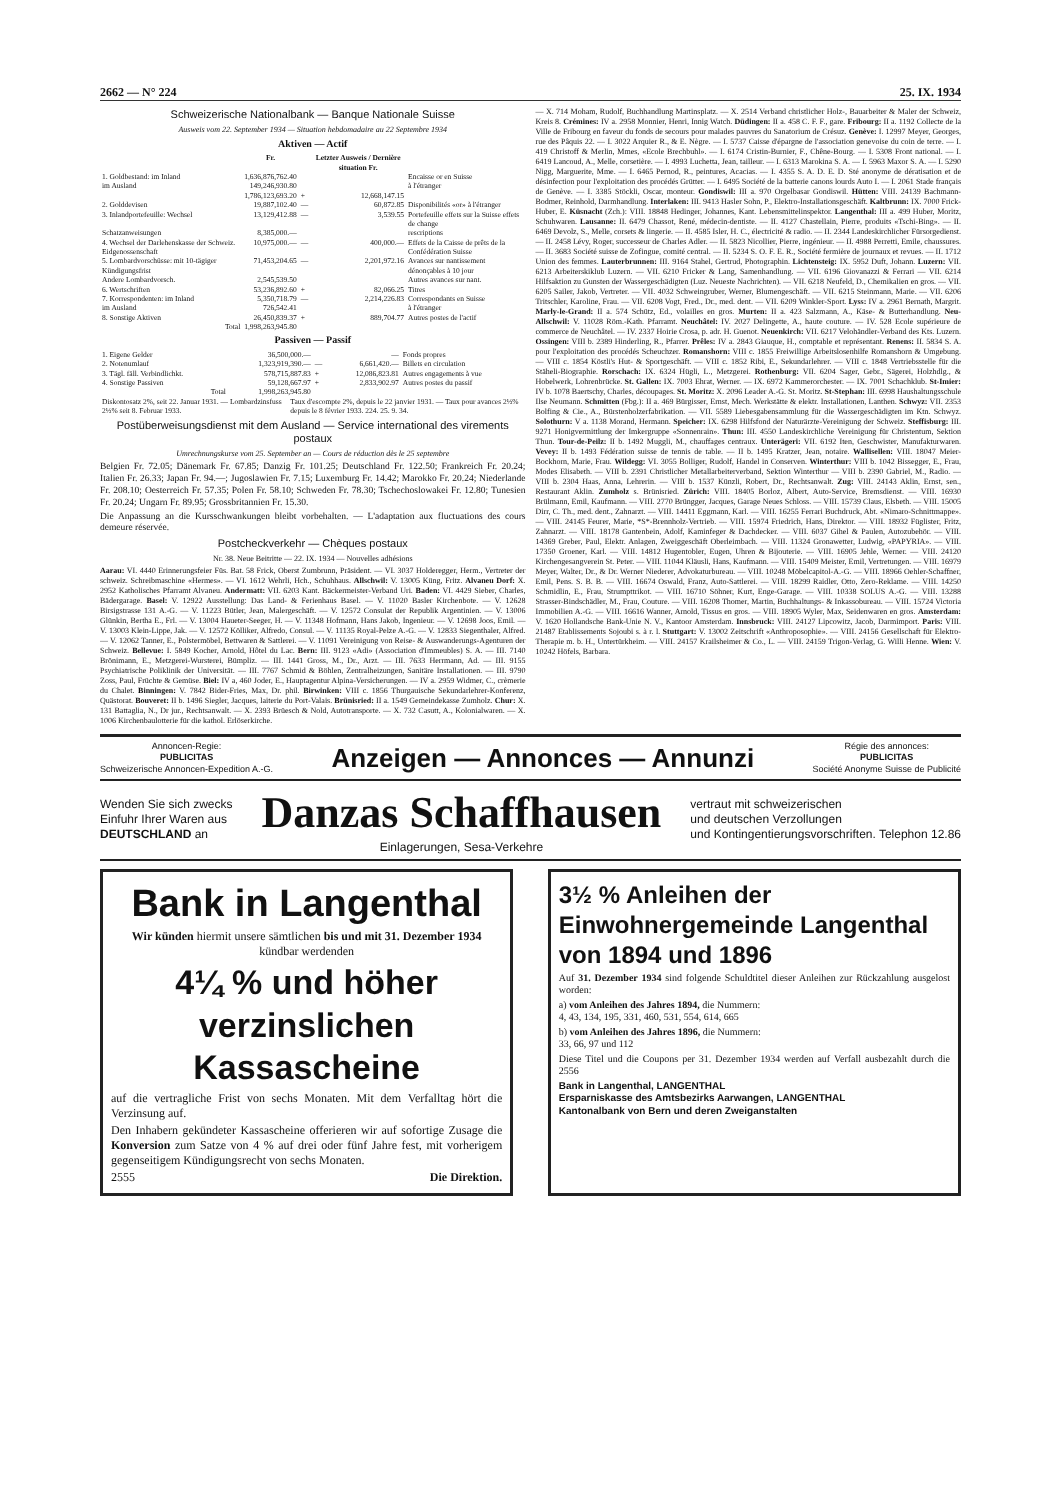2662 — N° 224 25. IX. 1934
Schweizerische Nationalbank — Banque Nationale Suisse
Ausweis vom 22. September 1934 — Situation hebdomadaire au 22 Septembre 1934
Aktiven — Actif
| | Fr. | | Letzter Ausweis / Dernière situation Fr. | |
| --- | --- | --- | --- | --- |
| 1. Goldbestand: im Inland | 1,636,876,762.40 | | | Encaisse or en Suisse |
| im Ausland | 149,246,930.80 | | | à l'étranger |
| | 1,786,123,693.20 | + | 12,668,147.15 | |
| 2. Golddevisen | 19,887,102.40 | — | 60,872.85 | Disponibilités «or» à l'étranger |
| 3. Inlandportefeuille: Wechsel | 13,129,412.88 | — | 3,539.55 | Portefeuille effets sur la Suisse effets de change |
| Schatzanweisungen | 8,385,000.— | | | rescriptions |
| 4. Wechsel der Darlehenskasse der Schweiz. Eidgenossenschaft | 10,975,000.— | — | 400,000.— | Effets de la Caisse de prêts de la Confédération Suisse |
| 5. Lombardvorschüsse: mit 10-tägiger Kündigungsfrist | 71,453,204.65 | — | 2,201,972.16 | Avances sur nantissement dénonçables à 10 jour |
| Andere Lombardvorsch. | 2,545,539.50 | | | Autres avances sur nant. |
| 6. Wertschriften | 53,236,892.60 | + | 82,066.25 | Titres |
| 7. Korrespondenten: im Inland | 5,350,718.79 | — | 2,214,226.83 | Correspondants en Suisse |
| im Ausland | 726,542.41 | | | à l'étranger |
| 8. Sonstige Aktiven | 26,450,839.37 | + | 889,704.77 | Autres postes de l'actif |
| Total | 1,998,263,945.80 | | | |
Passiven — Passif
| 1. Eigene Gelder | 36,500,000.— | | — | Fonds propres |
| 2. Notenumlauf | 1,323,919,390.— | — | 6,661,420.— | Billets en circulation |
| 3. Tägl. fäll. Verbindlichkt. | 578,715,887.83 | + | 12,086,823.81 | Autres engagements à vue |
| 4. Sonstige Passiven | 59,128,667.97 | + | 2,833,902.97 | Autres postes du passif |
| Total | 1,998,263,945.80 | | | |
| Diskontosatz 2%, seit 22. Januar 1931. — Lombardzinsfuss 2½% seit 8. Februar 1933. | Taux d'escompte 2%, depuis le 22 janvier 1931. — Taux pour avances 2½% depuis le 8 février 1933. 224. 25. 9. 34. |
Postüberweisungsdienst mit dem Ausland — Service international des virements postaux
Umrechnungskurse vom 25. September an — Cours de réduction dès le 25 septembre
Belgien Fr. 72.05; Dänemark Fr. 67.85; Danzig Fr. 101.25; Deutschland Fr. 122.50; Frankreich Fr. 20.24; Italien Fr. 26.33; Japan Fr. 94.—; Jugoslawien Fr. 7.15; Luxemburg Fr. 14.42; Marokko Fr. 20.24; Niederlande Fr. 208.10; Oesterreich Fr. 57.35; Polen Fr. 58.10; Schweden Fr. 78.30; Tschechoslowakei Fr. 12.80; Tunesien Fr. 20.24; Ungarn Fr. 89.95; Grossbritannien Fr. 15.30.
Die Anpassung an die Kursschwankungen bleibt vorbehalten. — L'adaptation aux fluctuations des cours demeure réservée.
Postcheckverkehr — Chèques postaux
Nr. 38. Neue Beitritte — 22. IX. 1934 — Nouvelles adhésions
Aarau: VI. 4440 Erinnerungsfeier Füs. Bat. 58 Frick, Oberst Zumbrunn, Präsident. — VI. 3037 Holderegger, Herm., Vertreter der schweiz. Schreibmaschine «Hermes». — VI. 1612 Wehrli, Hch., Schuhhaus. Allschwil: V. 13005 Küng, Fritz. Alvaneu Dorf: X. 2952 Katholisches Pfarramt Alvaneu. Andermatt: VII. 6203 Kant. Bäckermeister-Verband Uri. Baden: VI. 4429 Sieber, Charles, Bädergarage. Basel: V. 12922 Ausstellung: Das Land- & Ferienhaus Basel. — V. 11020 Basler Kirchenbote. — V. 12628 Birsigstrasse 131 A.-G. — V. 11223 Bütler, Jean, Malergeschäft. — V. 12572 Consulat der Republik Argentinien. — V. 13006 Glünkin, Bertha E., Frl. — V. 13004 Haueter-Seeger, H. — V. 11348 Hofmann, Hans Jakob, Ingenieur. — V. 12698 Joos, Emil. — V. 13003 Klein-Lippe, Jak. — V. 12572 Kölliker, Alfredo, Consul. — V. 11135 Royal-Pelze A.-G. — V. 12833 Siegenthaler, Alfred. — V. 12062 Tanner, E., Polstermöbel, Bettwaren & Sattlerei. — V. 11091 Vereinigung von Reise- & Auswanderungs-Agenturen der Schweiz. Bellevue: I. 5849 Kocher, Arnold, Hôtel du Lac. Bern: III. 9123 «Adi» (Association d'Immeubles) S. A. — III. 7140 Brönimann, E., Metzgerei-Wursterei, Bümpliz. — III. 1441 Gross, M., Dr., Arzt. — III. 7633 Herrmann, Ad. — III. 9155 Psychiatrische Poliklinik der Universität. — III. 7767 Schmid & Böhlen, Zentralheizungen, Sanitäre Installationen. — III. 9790 Zoss, Paul, Früchte & Gemüse. Biel: IV a, 460 Joder, E., Hauptagentur Alpina-Versicherungen. — IV a. 2959 Widmer, C., crèmerie du Chalet. Binningen: V. 7842 Bider-Fries, Max, Dr. phil. Birwinken: VIII c. 1856 Thurgauische Sekundarlehrer-Konferenz, Quästorat. Bouveret: II b. 1496 Siegler, Jacques, laiterie du Port-Valais. Brünisried: II a. 1549 Gemeindekasse Zumholz. Chur: X. 131 Battaglia, N., Dr jur., Rechtsanwalt. — X. 2393 Brüesch & Nold, Autotransporte. — X. 732 Casutt, A., Kolonialwaren. — X. 1006 Kirchenbaulotterie für die kathol. Erlöserkirche.
— X. 714 Moham, Rudolf, Buchhandlung Martinsplatz. — X. 2514 Verband christlicher Holz-, Bauarbeiter & Maler der Schweiz, Kreis 8. Crémines: IV a. 2958 Monnier, Henri, Innig Watch. Düdingen: II a. 458 C. F. F., gare. Fribourg: II a. 1192 Collecte de la Ville de Fribourg en faveur du fonds de secours pour malades pauvres du Sanatorium de Crésuz. Genève: I. 12997 Meyer, Georges, rue des Pâquis 22. — I. 3022 Arquier R., & E. Nègre. — I. 5737 Caisse d'épargne de l'association genevoise du coin de terre. — I. 419 Christoff & Merlin, Mmes, «Ecole Brechbuhl». — I. 6174 Cristin-Burnier, F., Chêne-Bourg. — I. 5308 Front national. — I. 6419 Lancoud, A., Melle, corsetière. — I. 4993 Luchetta, Jean, tailleur. — I. 6313 Marokina S. A. — I. 5963 Maxor S. A. — I. 5290 Nigg, Marguerite, Mme. — I. 6465 Pernod, R., peintures, Acacias. — I. 4355 S. A. D. E. D. Sté anonyme de dératisation et de désinfection pour l'exploitation des procédés Grütter. — I. 6495 Société de la batterie canons lourds Auto I. — I. 2061 Stade français de Genève. — I. 3385 Stöckli, Oscar, monteur. Gondiswil: III a. 970 Orgelbasar Gondiswil. Hütten: VIII. 24139 Bachmann-Bodmer, Reinhold, Darmhandlung. Interlaken: III. 9413 Hasler Sohn, P., Elektro-Installationsgeschäft. Kaltbrunn: IX. 7000 Frick-Huber, E. Küsnacht (Zch.): VIII. 18848 Hedinger, Johannes, Kant. Lebensmittelinspektor. Langenthal: III a. 499 Huber, Moritz, Schuhwaren. Lausanne: II. 6479 Chassot, René, médecin-dentiste. — II. 4127 Chastellain, Pierre, produits «Tschi-Bing». — II. 6469 Devolz, S., Melle, corsets & lingerie. — II. 4585 Isler, H. C., électricité & radio. — II. 2344 Landeskirchlicher Fürsorgedienst. — II. 2458 Lévy, Roger, successeur de Charles Adler. — II. 5823 Nicollier, Pierre, ingénieur. — II. 4988 Perretti, Emile, chaussures. — II. 3683 Société suisse de Zofingue, comité central. — II. 5234 S. O. F. E. R., Société fermière de journaux et revues. — II. 1712 Union des femmes. Lauterbrunnen: III. 9164 Stahel, Gertrud, Photographin. Lichtensteig: IX. 5952 Duft, Johann. Luzern: VII. 6213 Arbeiterskiklub Luzern. — VII. 6210 Fricker & Lang, Samenhandlung. — VII. 6196 Giovanazzi & Ferrari — VII. 6214 Hilfsaktion zu Gunsten der Wassergeschädigten (Luz. Neueste Nachrichten). — VII. 6218 Neufeld, D., Chemikalien en gros. — VII. 6205 Sailer, Jakob, Vertreter. — VII. 4032 Schweingruber, Werner, Blumengeschäft. — VII. 6215 Steinmann, Marie. — VII. 6206 Tritschler, Karoline, Frau. — VII. 6208 Vogt, Fred., Dr., med. dent. — VII. 6209 Winkler-Sport. Lyss: IV a. 2961 Bernath, Margrit. Marly-le-Grand: II a. 574 Schütz, Ed., volailles en gros. Murten: II a. 423 Salzmann, A., Käse- & Butterhandlung. Neu-Allschwil: V. 11028 Röm.-Kath. Pfarramt. Neuchâtel: IV. 2027 Delingette, A., haute couture. — IV. 528 Ecole supérieure de commerce de Neuchâtel. — IV. 2337 Hoirie Crosa, p. adr. H. Guenot. Neuenkirch: VII. 6217 Velohändler-Verband des Kts. Luzern. Ossingen: VIII b. 2389 Hinderling, R., Pfarrer. Prêles: IV a. 2843 Giauque, H., comptable et représentant. Renens: II. 5834 S. A. pour l'exploitation des procédés Scheuchzer. Romanshorn: VIII c. 1855 Freiwillige Arbeitslosenhilfe Romanshorn & Umgebung. — VIII c. 1854 Köstli's Hut- & Sportgeschäft. — VIII c. 1852 Ribi, E., Sekundarlehrer. — VIII c. 1848 Vertriebsstelle für die Stäheli-Biographie. Rorschach: IX. 6324 Hügli, L., Metzgerei. Rothenburg: VII. 6204 Sager, Gebr., Sägerei, Holzhdlg., & Hobelwerk, Lohrenbrücke. St. Gallen: IX. 7003 Ehrat, Werner. — IX. 6972 Kammerorchester. — IX. 7001 Schachklub. St-Imier: IV b. 1078 Baertschy, Charles, découpages. St. Moritz: X. 2096 Leader A.-G. St. Moritz. St-Stephan: III. 6998 Haushaltungsschule Ilse Neumann. Schmitten (Fbg.): II a. 469 Bürgisser, Ernst, Mech. Werkstätte & elektr. Installationen, Lanthen. Schwyz: VII. 2353 Bolfing & Cie., A., Bürstenholzerfabrikation. — VII. 5589 Liebesgabensammlung für die Wassergeschädigten im Ktn. Schwyz. Solothurn: V a. 1138 Morand, Hermann. Speicher: IX. 6298 Hilfsfond der Naturärzte-Vereinigung der Schweiz. Steffisburg: III. 9271 Honigvermittlung der Imkergruppe «Sonnenrain». Thun: III. 4550 Landeskirchliche Vereinigung für Christentum, Sektion Thun. Tour-de-Peilz: II b. 1492 Muggli, M., chauffages centraux. Unterägeri: VII. 6192 Iten, Geschwister, Manufakturwaren. Vevey: II b. 1493 Fédération suisse de tennis de table. — II b. 1495 Kratzer, Jean, notaire. Wallisellen: VIII. 18047 Meier-Bockhorn, Marie, Frau. Wildegg: VI. 3055 Bolliger, Rudolf, Handel in Conserven. Winterthur: VIII b. 1042 Bissegger, E., Frau, Modes Elisabeth. — VIII b. 2391 Christlicher Metallarbeiterverband, Sektion Winterthur — VIII b. 2390 Gabriel, M., Radio. — VIII b. 2304 Haas, Anna, Lehrerin. — VIII b. 1537 Künzli, Robert, Dr., Rechtsanwalt. Zug: VIII. 24143 Aklin, Ernst, sen., Restaurant Aklin. Zumholz s. Brünisried. Zürich: VIII. 18405 Borloz, Albert, Auto-Service, Bremsdienst. — VIII. 16930 Brülmann, Emil, Kaufmann. — VIII. 2770 Brüngger, Jacques, Garage Neues Schloss. — VIII. 15739 Claus, Elsbeth. — VIII. 15005 Dirr, C. Th., med. dent., Zahnarzt. — VIII. 14411 Eggmann, Karl. — VIII. 16255 Ferrari Buchdruck, Abt. «Nimaro-Schnittmappe». — VIII. 24145 Feurer, Marie, *S*-Brennholz-Vertrieb. — VIII. 15974 Friedrich, Hans, Direktor. — VIII. 18932 Füglister, Fritz, Zahnarzt. — VIII. 18178 Gantenbein, Adolf, Kaminfeger & Dachdecker. — VIII. 6037 Gihel & Paulen, Autozubehör. — VIII. 14369 Greber, Paul, Elektr. Anlagen, Zweiggeschäft Oberleimbach. — VIII. 11324 Gronawetter, Ludwig, «PAPYRIA». — VIII. 17350 Groener, Karl. — VIII. 14812 Hugentobler, Eugen, Uhren & Bijouterie. — VIII. 16905 Jehle, Werner. — VIII. 24120 Kirchengesangverein St. Peter. — VIII. 11044 Kläusli, Hans, Kaufmann. — VIII. 15409 Meister, Emil, Vertretungen. — VIII. 16979 Meyer, Walter, Dr., & Dr. Werner Niederer, Advokaturbureau. — VIII. 10248 Möbelcapitol-A.-G. — VIII. 18966 Oehler-Schaffner, Emil, Pens. S. B. B. — VIII. 16674 Oswald, Franz, Auto-Sattlerei. — VIII. 18299 Raidler, Otto, Zero-Reklame. — VIII. 14250 Schmidlin, E., Frau, Strumpttrikot. — VIII. 16710 Söhner, Kurt, Enge-Garage. — VIII. 10338 SOLUS A.-G. — VIII. 13288 Strasser-Bindschädler, M., Frau, Couture. — VIII. 16208 Thomer, Martin, Buchhaltungs- & Inkassobureau. — VIII. 15724 Victoria Immobilien A.-G. — VIII. 16616 Wanner, Arnold, Tissus en gros. — VIII. 18905 Wyler, Max, Seidenwaren en gros. Amsterdam: V. 1620 Hollandsche Bank-Unie N. V., Kantoor Amsterdam. Innsbruck: VIII. 24127 Lipcowitz, Jacob, Darmimport. Paris: VIII. 21487 Etablissements Sojoubi s. à r. l. Stuttgart: V. 13002 Zeitschrift «Anthroposophie». — VIII. 24156 Gesellschaft für Elektro-Therapie m. b. H., Untertürkheim. — VIII. 24157 Krailsheimer & Co., L. — VIII. 24159 Trigon-Verlag, G. Willi Henne. Wien: V. 10242 Höfels, Barbara.
Annoncen-Regie:
PUBLICITAS
Schweizerische Annoncen-Expedition A.-G.
Anzeigen — Annonces — Annunzi
Régie des annonces:
PUBLICITAS
Société Anonyme Suisse de Publicité
Wenden Sie sich zwecks
Einfuhr Ihrer Waren aus
DEUTSCHLAND an
Danzas Schaffhausen
Einlagerungen, Sesa-Verkehre
vertraut mit schweizerischen
und deutschen Verzollungen
und Kontingentierungsvorschriften. Telephon 12.86
Bank in Langenthal
Wir künden hiermit unsere sämtlichen bis und mit 31. Dezember 1934 kündbar werdenden
4¼ % und höher verzinslichen Kassascheine
auf die vertragliche Frist von sechs Monaten. Mit dem Verfalltag hört die Verzinsung auf.
Den Inhabern gekündeter Kassascheine offerieren wir auf sofortige Zusage die Konversion zum Satze von 4 % auf drei oder fünf Jahre fest, mit vorherigem gegenseitigem Kündigungsrecht von sechs Monaten.
2555 Die Direktion.
3½ % Anleihen der Einwohnergemeinde Langenthal
von 1894 und 1896
Auf 31. Dezember 1934 sind folgende Schuldtitel dieser Anleihen zur Rückzahlung ausgelost worden:
a) vom Anleihen des Jahres 1894, die Nummern:
4, 43, 134, 195, 331, 460, 531, 554, 614, 665
b) vom Anleihen des Jahres 1896, die Nummern:
33, 66, 97 und 112
Diese Titel und die Coupons per 31. Dezember 1934 werden auf Verfall ausbezahlt durch die 2556
Bank in Langenthal, LANGENTHAL
Ersparniskasse des Amtsbezirks Aarwangen, LANGENTHAL
Kantonalbank von Bern und deren Zweiganstalten